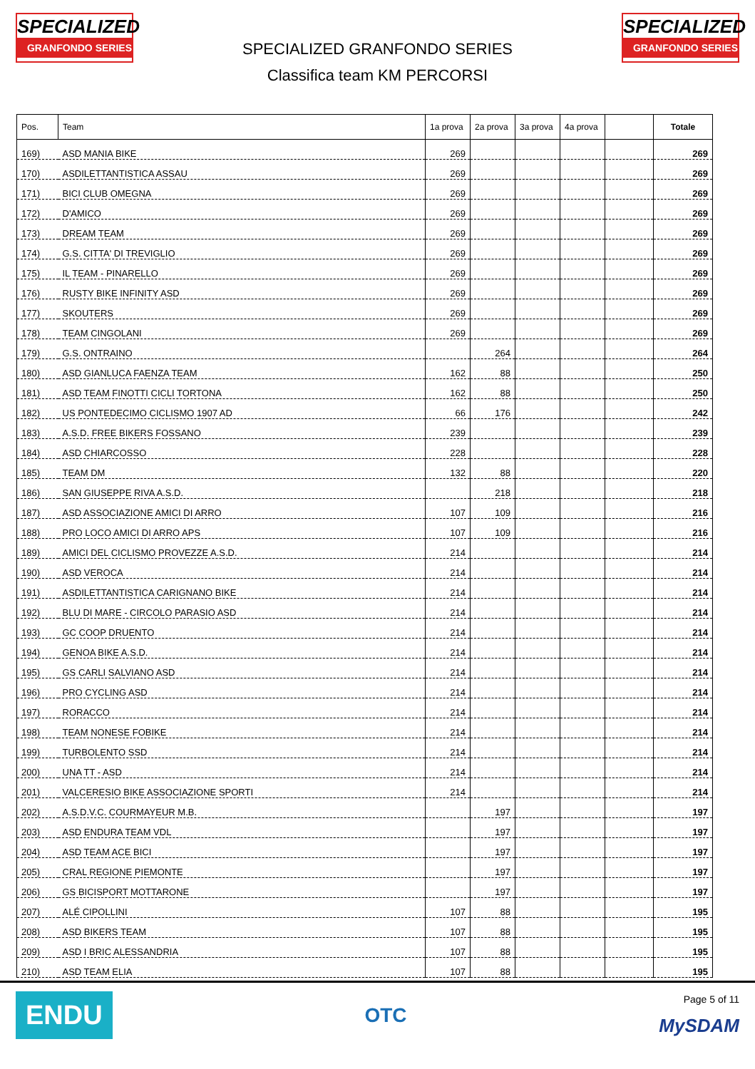SPECIALIZED
GRANFONDO SERIES
SPECIALIZED GRANFONDO SERIES
Classifica team KM PERCORSI
SPECIALIZED
GRANFONDO SERIES
| Pos. | Team | 1a prova | 2a prova | 3a prova | 4a prova | | Totale |
| --- | --- | --- | --- | --- | --- | --- | --- |
| 169) | ASD MANIA BIKE | 269 | | | | | 269 |
| 170) | ASDILETTANTISTICA ASSAU | 269 | | | | | 269 |
| 171) | BICI CLUB OMEGNA | 269 | | | | | 269 |
| 172) | D'AMICO | 269 | | | | | 269 |
| 173) | DREAM TEAM | 269 | | | | | 269 |
| 174) | G.S. CITTA' DI TREVIGLIO | 269 | | | | | 269 |
| 175) | IL TEAM - PINARELLO | 269 | | | | | 269 |
| 176) | RUSTY BIKE INFINITY ASD | 269 | | | | | 269 |
| 177) | SKOUTERS | 269 | | | | | 269 |
| 178) | TEAM CINGOLANI | 269 | | | | | 269 |
| 179) | G.S. ONTRAINO | | 264 | | | | 264 |
| 180) | ASD GIANLUCA FAENZA TEAM | 162 | 88 | | | | 250 |
| 181) | ASD TEAM FINOTTI CICLI TORTONA | 162 | 88 | | | | 250 |
| 182) | US PONTEDECIMO CICLISMO 1907 AD | 66 | 176 | | | | 242 |
| 183) | A.S.D. FREE BIKERS FOSSANO | 239 | | | | | 239 |
| 184) | ASD CHIARCOSSO | 228 | | | | | 228 |
| 185) | TEAM DM | 132 | 88 | | | | 220 |
| 186) | SAN GIUSEPPE RIVA A.S.D. | | 218 | | | | 218 |
| 187) | ASD ASSOCIAZIONE AMICI DI ARRO | 107 | 109 | | | | 216 |
| 188) | PRO LOCO AMICI DI ARRO APS | 107 | 109 | | | | 216 |
| 189) | AMICI DEL CICLISMO PROVEZZE A.S.D. | 214 | | | | | 214 |
| 190) | ASD VEROCA | 214 | | | | | 214 |
| 191) | ASDILETTANTISTICA CARIGNANO BIKE | 214 | | | | | 214 |
| 192) | BLU DI MARE - CIRCOLO PARASIO ASD | 214 | | | | | 214 |
| 193) | GC COOP DRUENTO | 214 | | | | | 214 |
| 194) | GENOA BIKE A.S.D. | 214 | | | | | 214 |
| 195) | GS CARLI SALVIANO ASD | 214 | | | | | 214 |
| 196) | PRO CYCLING ASD | 214 | | | | | 214 |
| 197) | RORACCO | 214 | | | | | 214 |
| 198) | TEAM NONESE FOBIKE | 214 | | | | | 214 |
| 199) | TURBOLENTO SSD | 214 | | | | | 214 |
| 200) | UNA TT - ASD | 214 | | | | | 214 |
| 201) | VALCERESIO BIKE ASSOCIAZIONE SPORTI | 214 | | | | | 214 |
| 202) | A.S.D.V.C. COURMAYEUR M.B. | | 197 | | | | 197 |
| 203) | ASD ENDURA TEAM VDL | | 197 | | | | 197 |
| 204) | ASD TEAM ACE BICI | | 197 | | | | 197 |
| 205) | CRAL REGIONE PIEMONTE | | 197 | | | | 197 |
| 206) | GS BICISPORT MOTTARONE | | 197 | | | | 197 |
| 207) | ALÉ CIPOLLINI | 107 | 88 | | | | 195 |
| 208) | ASD BIKERS TEAM | 107 | 88 | | | | 195 |
| 209) | ASD I BRIC ALESSANDRIA | 107 | 88 | | | | 195 |
| 210) | ASD TEAM ELIA | 107 | 88 | | | | 195 |
ENDU
OTC
Page 5 of 11
MySDAM